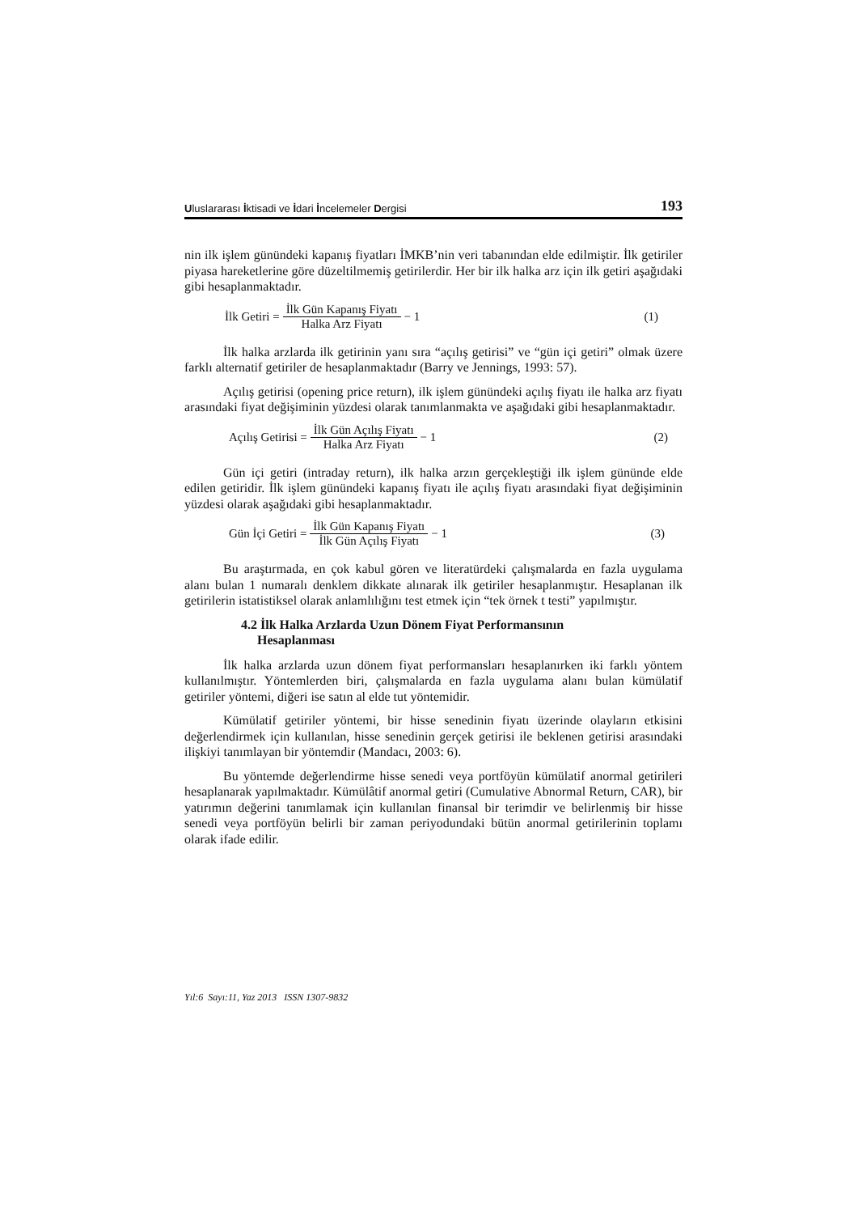Uluslararası İktisadi ve İdari İncelemeler Dergisi 193
nin ilk işlem günündeki kapanış fiyatları İMKB’nin veri tabanından elde edilmiştir. İlk getiriler piyasa hareketlerine göre düzeltilmemiş getirilerdir. Her bir ilk halka arz için ilk getiri aşağıdaki gibi hesaplanmaktadır.
İlk Getiri = İlk Gün Kapanış Fiyatı Halka Arz Fiyatı − 1 (1)
İlk halka arzlarda ilk getirinin yanı sıra “açılış getirisi” ve “gün içi getiri” olmak üzere farklı alternatif getiriler de hesaplanmaktadır (Barry ve Jennings, 1993: 57).
Açılış getirisi (opening price return), ilk işlem günündeki açılış fiyatı ile halka arz fiyatı arasındaki fiyat değişiminin yüzdesi olarak tanımlanmakta ve aşağıdaki gibi hesaplanmaktadır.
Açılış Getirisi = İlk Gün Açılış Fiyatı Halka Arz Fiyatı − 1 (2)
Gün içi getiri (intraday return), ilk halka arzın gerçekleştiği ilk işlem gününde elde edilen getiridir. İlk işlem günündeki kapanış fiyatı ile açılış fiyatı arasındaki fiyat değişiminin yüzdesi olarak aşağıdaki gibi hesaplanmaktadır.
Gün İçi Getiri = İlk Gün Kapanış Fiyatı İlk Gün Açılış Fiyatı − 1 (3)
Bu araştırmada, en çok kabul gören ve literatürdeki çalışmalarda en fazla uygulama alanı bulan 1 numaralı denklem dikkate alınarak ilk getiriler hesaplanmıştır. Hesaplanan ilk getirilerin istatistiksel olarak anlamlılığını test etmek için “tek örnek t testi” yapılmıştır.
4.2 İlk Halka Arzlarda Uzun Dönem Fiyat Performansının
Hesaplanması
İlk halka arzlarda uzun dönem fiyat performansları hesaplanırken iki farklı yöntem kullanılmıştır. Yöntemlerden biri, çalışmalarda en fazla uygulama alanı bulan kümülatif getiriler yöntemi, diğeri ise satın al elde tut yöntemidir.
Kümülatif getiriler yöntemi, bir hisse senedinin fiyatı üzerinde olayların etkisini değerlendirmek için kullanılan, hisse senedinin gerçek getirisi ile beklenen getirisi arasındaki ilişkiyi tanımlayan bir yöntemdir (Mandacı, 2003: 6).
Bu yöntemde değerlendirme hisse senedi veya portföyün kümülatif anormal getirileri hesaplanarak yapılmaktadır. Kümülâtif anormal getiri (Cumulative Abnormal Return, CAR), bir yatırımın değerini tanımlamak için kullanılan finansal bir terimdir ve belirlenmiş bir hisse senedi veya portföyün belirli bir zaman periyodundaki bütün anormal getirilerinin toplamı olarak ifade edilir.
Yıl:6 Sayı:11, Yaz 2013 ISSN 1307-9832